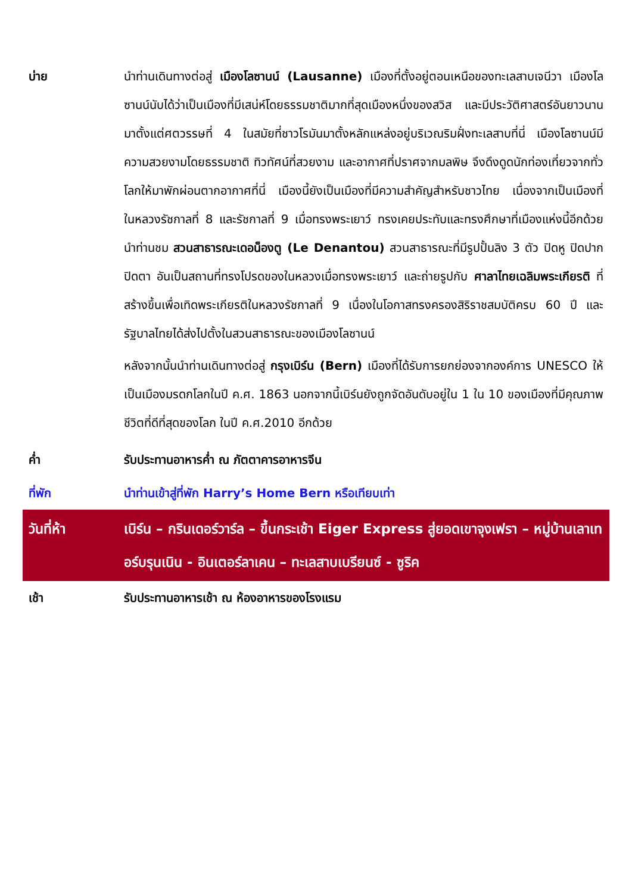| บ่าย | นำท่านเดินทางต่อสู่ เมืองโลซานน์ (Lausanne) เมืองที่ตั้งอยู่ตอนเหนือของทะเลสาบเจนีวา เมืองโลซานน์นับได้ว่าเป็นเมืองที่มีเสน่ห์โดยธรรมชาติมากที่สุดเมืองหนึ่งของสวิส และมีประวัติศาสตร์อันยาวนานมาตั้งแต่ศตวรรษที่ 4 ในสมัยที่ชาวโรมันมาตั้งหลักแหล่งอยู่บริเวณริมฝั่งทะเลสาบที่นี่ เมืองโลซานน์มีความสวยงามโดยธรรมชาติ ทิวทัศน์ที่สวยงาม และอากาศที่ปราศจากมลพิษ จึงดึงดูดนักท่องเที่ยวจากทั่วโลกให้มาพักผ่อนตากอากาศที่นี่ เมืองนี้ยังเป็นเมืองที่มีความสำคัญสำหรับชาวไทย เนื่องจากเป็นเมืองที่ในหลวงรัชกาลที่ 8 และรัชกาลที่ 9 เมื่อทรงพระเยาว์ ทรงเคยประทับและทรงศึกษาที่เมืองแห่งนี้อีกด้วย นำท่านชม สวนสาธารณะเดอน็องตู (Le Denantou) สวนสาธารณะที่มีรูปปั้นลิง 3 ตัว ปิดหู ปิดปาก ปิดตา อันเป็นสถานที่ทรงโปรดของในหลวงเมื่อทรงพระเยาว์ และถ่ายรูปกับ ศาลาไทยเฉลิมพระเกียรติ ที่สร้างขึ้นเพื่อเทิดพระเกียรติในหลวงรัชกาลที่ 9 เนื่องในโอกาสทรงครองสิริราชสมบัติครบ 60 ปี และรัฐบาลไทยได้ส่งไปตั้งในสวนสาธารณะของเมืองโลซานน์ หลังจากนั้นนำท่านเดินทางต่อสู่ กรุงเบิร์น (Bern) เมืองที่ได้รับการยกย่องจากองค์การ UNESCO ให้เป็นเมืองมรดกโลกในปี ค.ศ. 1863 นอกจากนี้เบิร์นยังถูกจัดอันดับอยู่ใน 1 ใน 10 ของเมืองที่มีคุณภาพชีวิตที่ดีที่สุดของโลก ในปี ค.ศ.2010 อีกด้วย |
| ค่ำ | รับประทานอาหารค่ำ ณ ภัตตาคารอาหารจีน |
| ที่พัก | นำท่านเข้าสู่ที่พัก Harry’s Home Bern หรือเทียบเท่า |
| วันที่ห้า | เบิร์น – กรินเดอร์วาร์ล – ขึ้นกระเช้า Eiger Express สู่ยอดเขาจุงเฟรา – หมู่บ้านเลาเทอร์บรุนเนิน - อินเตอร์ลาเคน – ทะเลสาบเบรียนซ์ - ซูริค |
| เช้า | รับประทานอาหารเช้า ณ ห้องอาหารของโรงแรม |